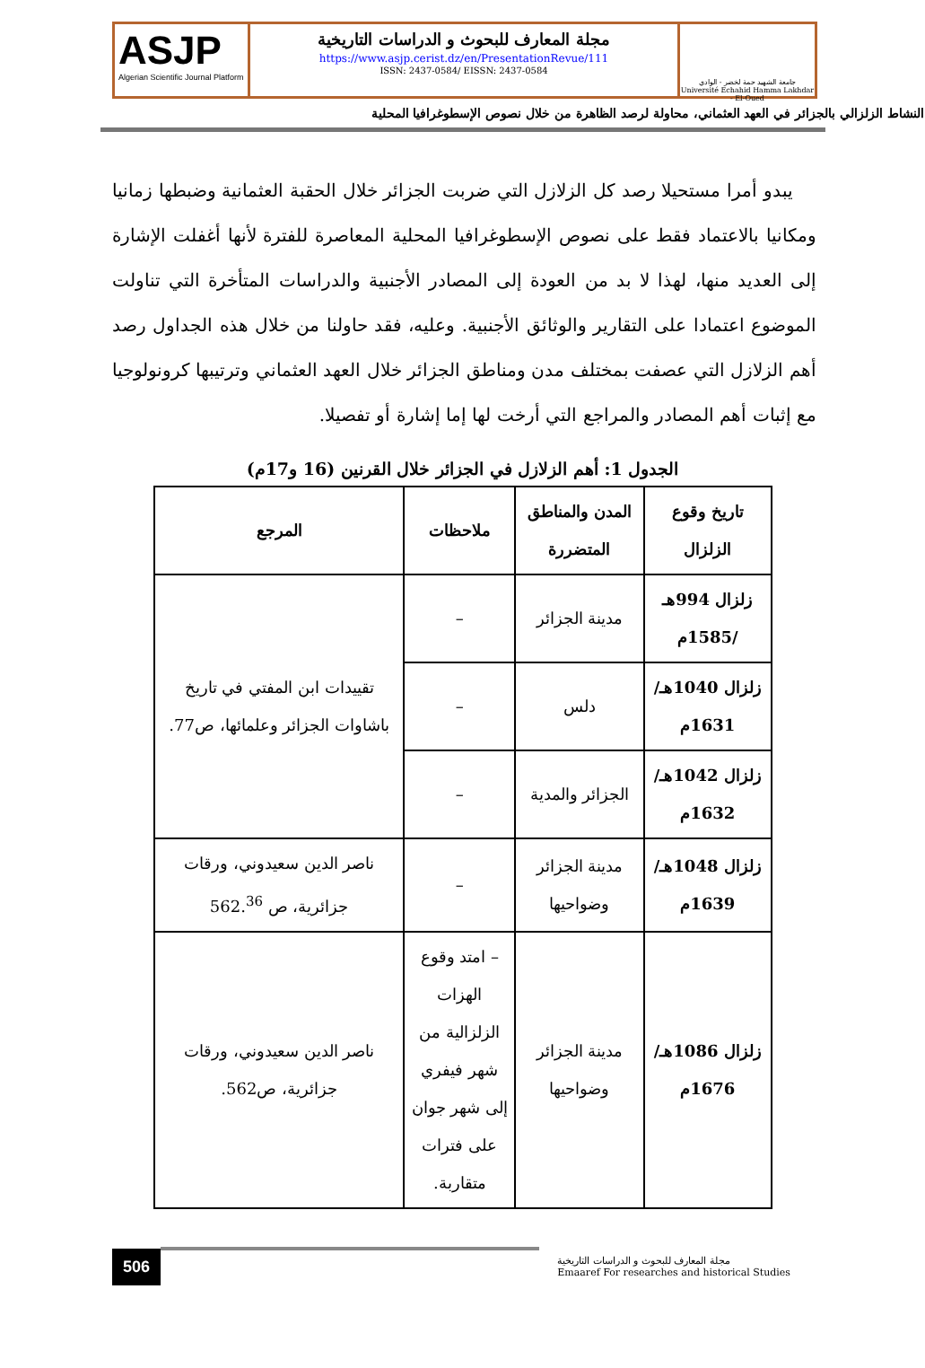ASJP
Algerian Scientific Journal Platform
مجلة المعارف للبحوث و الدراسات التاريخية
https://www.asjp.cerist.dz/en/PresentationRevue/111
ISSN: 2437-0584/ EISSN: 2437-0584
جامعة الشهيد حمة لخضر - الوادي
Université Echahid Hamma Lakhdar - El-Oued
النشاط الزلزالي بالجزائر في العهد العثماني، محاولة لرصد الظاهرة من خلال نصوص الإسطوغرافيا المحلية
يبدو أمرا مستحيلا رصد كل الزلازل التي ضربت الجزائر خلال الحقبة العثمانية وضبطها زمانيا ومكانيا بالاعتماد فقط على نصوص الإسطوغرافيا المحلية المعاصرة للفترة لأنها أغفلت الإشارة إلى العديد منها، لهذا لا بد من العودة إلى المصادر الأجنبية والدراسات المتأخرة التي تناولت الموضوع اعتمادا على التقارير والوثائق الأجنبية. وعليه، فقد حاولنا من خلال هذه الجداول رصد أهم الزلازل التي عصفت بمختلف مدن ومناطق الجزائر خلال العهد العثماني وترتيبها كرونولوجيا مع إثبات أهم المصادر والمراجع التي أرخت لها إما إشارة أو تفصيلا.
الجدول 1: أهم الزلازل في الجزائر خلال القرنين (16 و17م)
| تاريخ وقوع الزلزال | المدن والمناطق المتضررة | ملاحظات | المرجع |
| --- | --- | --- | --- |
| زلزال 994هـ /1585م | مدينة الجزائر | – | تقييدات ابن المفتي في تاريخ باشاوات الجزائر وعلمائها، ص77. |
| زلزال 1040هـ/ 1631م | دلس | – | |
| زلزال 1042هـ/ 1632م | الجزائر والمدية | – | |
| زلزال 1048هـ/ 1639م | مدينة الجزائر وضواحيها | – | ناصر الدين سعيدوني، ورقات جزائرية، ص 562.<sup>36</sup> |
| زلزال 1086هـ/ 1676م | مدينة الجزائر وضواحيها | – امتد وقوع الهزات الزلزالية من شهر فيفري إلى شهر جوان على فترات متقاربة. | ناصر الدين سعيدوني، ورقات جزائرية، ص562. |
506
مجلة المعارف للبحوث و الدراسات التاريخية
Emaaref For researches and historical Studies